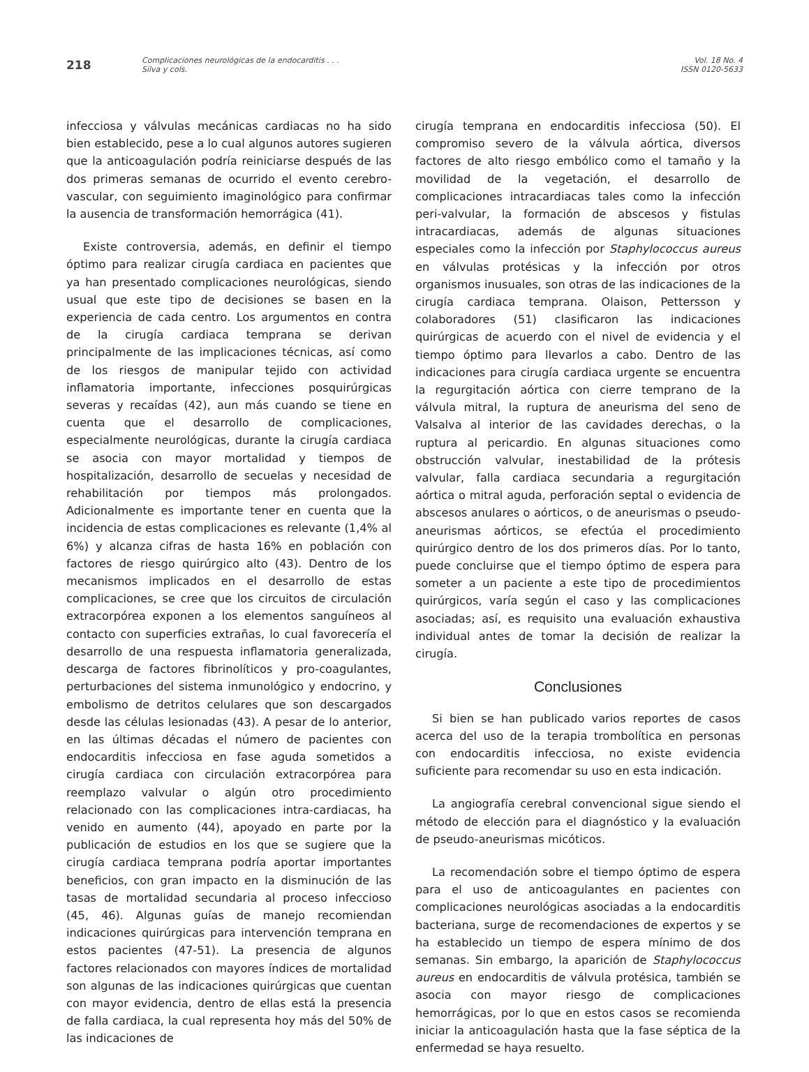218
Complicaciones neurológicas de la endocarditis . . .
Silva y cols.
Vol. 18 No. 4
ISSN 0120-5633
infecciosa y válvulas mecánicas cardiacas no ha sido bien establecido, pese a lo cual algunos autores sugieren que la anticoagulación podría reiniciarse después de las dos primeras semanas de ocurrido el evento cerebro-vascular, con seguimiento imaginológico para confirmar la ausencia de transformación hemorrágica (41).
Existe controversia, además, en definir el tiempo óptimo para realizar cirugía cardiaca en pacientes que ya han presentado complicaciones neurológicas, siendo usual que este tipo de decisiones se basen en la experiencia de cada centro. Los argumentos en contra de la cirugía cardiaca temprana se derivan principalmente de las implicaciones técnicas, así como de los riesgos de manipular tejido con actividad inflamatoria importante, infecciones posquirúrgicas severas y recaídas (42), aun más cuando se tiene en cuenta que el desarrollo de complicaciones, especialmente neurológicas, durante la cirugía cardiaca se asocia con mayor mortalidad y tiempos de hospitalización, desarrollo de secuelas y necesidad de rehabilitación por tiempos más prolongados. Adicionalmente es importante tener en cuenta que la incidencia de estas complicaciones es relevante (1,4% al 6%) y alcanza cifras de hasta 16% en población con factores de riesgo quirúrgico alto (43). Dentro de los mecanismos implicados en el desarrollo de estas complicaciones, se cree que los circuitos de circulación extracorpórea exponen a los elementos sanguíneos al contacto con superficies extrañas, lo cual favorecería el desarrollo de una respuesta inflamatoria generalizada, descarga de factores fibrinolíticos y pro-coagulantes, perturbaciones del sistema inmunológico y endocrino, y embolismo de detritos celulares que son descargados desde las células lesionadas (43). A pesar de lo anterior, en las últimas décadas el número de pacientes con endocarditis infecciosa en fase aguda sometidos a cirugía cardiaca con circulación extracorpórea para reemplazo valvular o algún otro procedimiento relacionado con las complicaciones intra-cardiacas, ha venido en aumento (44), apoyado en parte por la publicación de estudios en los que se sugiere que la cirugía cardiaca temprana podría aportar importantes beneficios, con gran impacto en la disminución de las tasas de mortalidad secundaria al proceso infeccioso (45, 46). Algunas guías de manejo recomiendan indicaciones quirúrgicas para intervención temprana en estos pacientes (47-51). La presencia de algunos factores relacionados con mayores índices de mortalidad son algunas de las indicaciones quirúrgicas que cuentan con mayor evidencia, dentro de ellas está la presencia de falla cardiaca, la cual representa hoy más del 50% de las indicaciones de
cirugía temprana en endocarditis infecciosa (50). El compromiso severo de la válvula aórtica, diversos factores de alto riesgo embólico como el tamaño y la movilidad de la vegetación, el desarrollo de complicaciones intracardiacas tales como la infección peri-valvular, la formación de abscesos y fistulas intracardiacas, además de algunas situaciones especiales como la infección por Staphylococcus aureus en válvulas protésicas y la infección por otros organismos inusuales, son otras de las indicaciones de la cirugía cardiaca temprana. Olaison, Pettersson y colaboradores (51) clasificaron las indicaciones quirúrgicas de acuerdo con el nivel de evidencia y el tiempo óptimo para llevarlos a cabo. Dentro de las indicaciones para cirugía cardiaca urgente se encuentra la regurgitación aórtica con cierre temprano de la válvula mitral, la ruptura de aneurisma del seno de Valsalva al interior de las cavidades derechas, o la ruptura al pericardio. En algunas situaciones como obstrucción valvular, inestabilidad de la prótesis valvular, falla cardiaca secundaria a regurgitación aórtica o mitral aguda, perforación septal o evidencia de abscesos anulares o aórticos, o de aneurismas o pseudo-aneurismas aórticos, se efectúa el procedimiento quirúrgico dentro de los dos primeros días. Por lo tanto, puede concluirse que el tiempo óptimo de espera para someter a un paciente a este tipo de procedimientos quirúrgicos, varía según el caso y las complicaciones asociadas; así, es requisito una evaluación exhaustiva individual antes de tomar la decisión de realizar la cirugía.
Conclusiones
Si bien se han publicado varios reportes de casos acerca del uso de la terapia trombolítica en personas con endocarditis infecciosa, no existe evidencia suficiente para recomendar su uso en esta indicación.
La angiografía cerebral convencional sigue siendo el método de elección para el diagnóstico y la evaluación de pseudo-aneurismas micóticos.
La recomendación sobre el tiempo óptimo de espera para el uso de anticoagulantes en pacientes con complicaciones neurológicas asociadas a la endocarditis bacteriana, surge de recomendaciones de expertos y se ha establecido un tiempo de espera mínimo de dos semanas. Sin embargo, la aparición de Staphylococcus aureus en endocarditis de válvula protésica, también se asocia con mayor riesgo de complicaciones hemorrágicas, por lo que en estos casos se recomienda iniciar la anticoagulación hasta que la fase séptica de la enfermedad se haya resuelto.